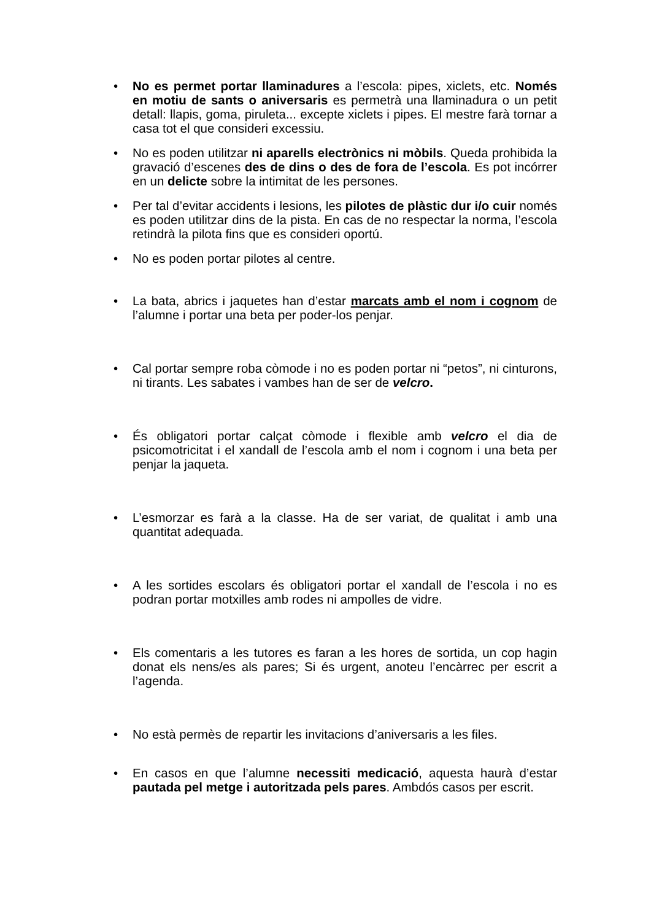• No es permet portar llaminadures a l’escola: pipes, xiclets, etc. Només en motiu de sants o aniversaris es permetrà una llaminadura o un petit detall: llapis, goma, piruleta... excepte xiclets i pipes. El mestre farà tornar a casa tot el que consideri excessiu.
• No es poden utilitzar ni aparells electrònics ni mòbils. Queda prohibida la gravació d’escenes des de dins o des de fora de l’escola. Es pot incórrer en un delicte sobre la intimitat de les persones.
• Per tal d’evitar accidents i lesions, les pilotes de plàstic dur i/o cuir només es poden utilitzar dins de la pista. En cas de no respectar la norma, l’escola retindrà la pilota fins que es consideri oportú.
• No es poden portar pilotes al centre.
• La bata, abrics i jaquetes han d’estar marcats amb el nom i cognom de l’alumne i portar una beta per poder-los penjar.
• Cal portar sempre roba còmode i no es poden portar ni “petos”, ni cinturons, ni tirants. Les sabates i vambes han de ser de velcro.
• És obligatori portar calçat còmode i flexible amb velcro el dia de psicomotricitat i el xandall de l’escola amb el nom i cognom i una beta per penjar la jaqueta.
• L’esmorzar es farà a la classe. Ha de ser variat, de qualitat i amb una quantitat adequada.
• A les sortides escolars és obligatori portar el xandall de l’escola i no es podran portar motxilles amb rodes ni ampolles de vidre.
• Els comentaris a les tutores es faran a les hores de sortida, un cop hagin donat els nens/es als pares; Si és urgent, anoteu l’encàrrec per escrit a l’agenda.
• No està permès de repartir les invitacions d’aniversaris a les files.
• En casos en que l’alumne necessiti medicació, aquesta haurà d’estar pautada pel metge i autoritzada pels pares. Ambdós casos per escrit.